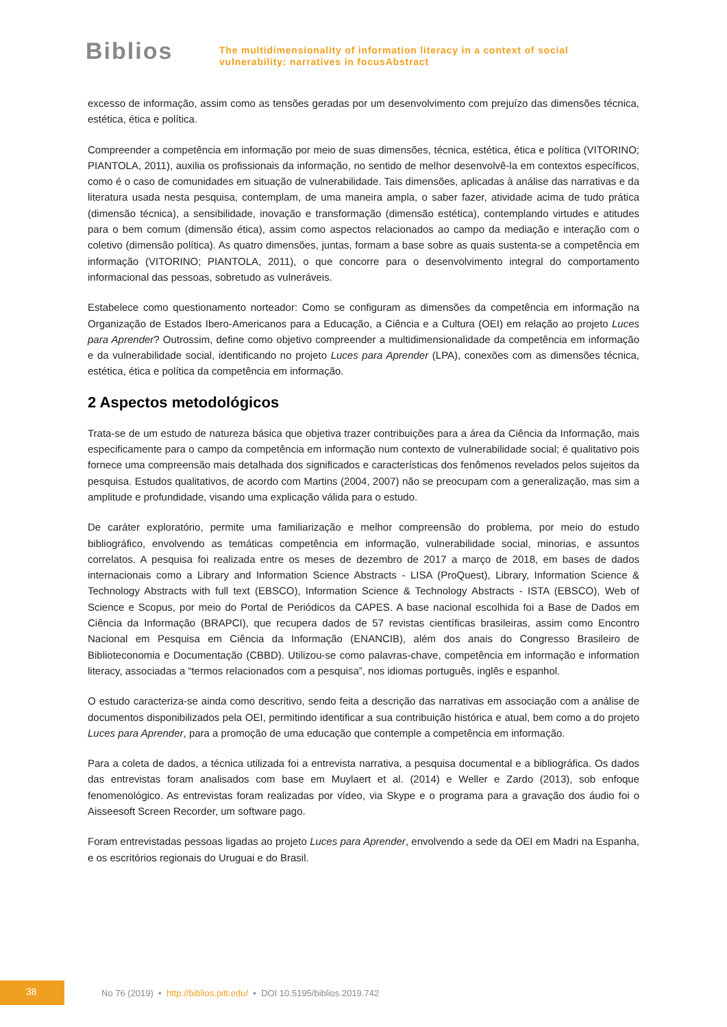Biblios
The multidimensionality of information literacy in a context of social
vulnerability: narratives in focusAbstract
excesso de informação, assim como as tensões geradas por um desenvolvimento com prejuízo das dimensões técnica, estética, ética e política.
Compreender a competência em informação por meio de suas dimensões, técnica, estética, ética e política (VITORINO; PIANTOLA, 2011), auxilia os profissionais da informação, no sentido de melhor desenvolvê-la em contextos específicos, como é o caso de comunidades em situação de vulnerabilidade. Tais dimensões, aplicadas à análise das narrativas e da literatura usada nesta pesquisa, contemplam, de uma maneira ampla, o saber fazer, atividade acima de tudo prática (dimensão técnica), a sensibilidade, inovação e transformação (dimensão estética), contemplando virtudes e atitudes para o bem comum (dimensão ética), assim como aspectos relacionados ao campo da mediação e interação com o coletivo (dimensão política). As quatro dimensões, juntas, formam a base sobre as quais sustenta-se a competência em informação (VITORINO; PIANTOLA, 2011), o que concorre para o desenvolvimento integral do comportamento informacional das pessoas, sobretudo as vulneráveis.
Estabelece como questionamento norteador: Como se configuram as dimensões da competência em informação na Organização de Estados Ibero-Americanos para a Educação, a Ciência e a Cultura (OEI) em relação ao projeto Luces para Aprender? Outrossim, define como objetivo compreender a multidimensionalidade da competência em informação e da vulnerabilidade social, identificando no projeto Luces para Aprender (LPA), conexões com as dimensões técnica, estética, ética e política da competência em informação.
2 Aspectos metodológicos
Trata-se de um estudo de natureza básica que objetiva trazer contribuições para a área da Ciência da Informação, mais especificamente para o campo da competência em informação num contexto de vulnerabilidade social; é qualitativo pois fornece uma compreensão mais detalhada dos significados e características dos fenômenos revelados pelos sujeitos da pesquisa. Estudos qualitativos, de acordo com Martins (2004, 2007) não se preocupam com a generalização, mas sim a amplitude e profundidade, visando uma explicação válida para o estudo.
De caráter exploratório, permite uma familiarização e melhor compreensão do problema, por meio do estudo bibliográfico, envolvendo as temáticas competência em informação, vulnerabilidade social, minorias, e assuntos correlatos. A pesquisa foi realizada entre os meses de dezembro de 2017 a março de 2018, em bases de dados internacionais como a Library and Information Science Abstracts - LISA (ProQuest), Library, Information Science & Technology Abstracts with full text (EBSCO), Information Science & Technology Abstracts - ISTA (EBSCO), Web of Science e Scopus, por meio do Portal de Periódicos da CAPES. A base nacional escolhida foi a Base de Dados em Ciência da Informação (BRAPCI), que recupera dados de 57 revistas científicas brasileiras, assim como Encontro Nacional em Pesquisa em Ciência da Informação (ENANCIB), além dos anais do Congresso Brasileiro de Biblioteconomia e Documentação (CBBD). Utilizou-se como palavras-chave, competência em informação e information literacy, associadas a “termos relacionados com a pesquisa”, nos idiomas português, inglês e espanhol.
O estudo caracteriza-se ainda como descritivo, sendo feita a descrição das narrativas em associação com a análise de documentos disponibilizados pela OEI, permitindo identificar a sua contribuição histórica e atual, bem como a do projeto Luces para Aprender, para a promoção de uma educação que contemple a competência em informação.
Para a coleta de dados, a técnica utilizada foi a entrevista narrativa, a pesquisa documental e a bibliográfica. Os dados das entrevistas foram analisados com base em Muylaert et al. (2014) e Weller e Zardo (2013), sob enfoque fenomenológico. As entrevistas foram realizadas por vídeo, via Skype e o programa para a gravação dos áudio foi o Aisseesoft Screen Recorder, um software pago.
Foram entrevistadas pessoas ligadas ao projeto Luces para Aprender, envolvendo a sede da OEI em Madri na Espanha, e os escritórios regionais do Uruguai e do Brasil.
38
No 76 (2019) • http://biblios.pitt.edu/ • DOI 10.5195/biblios.2019.742